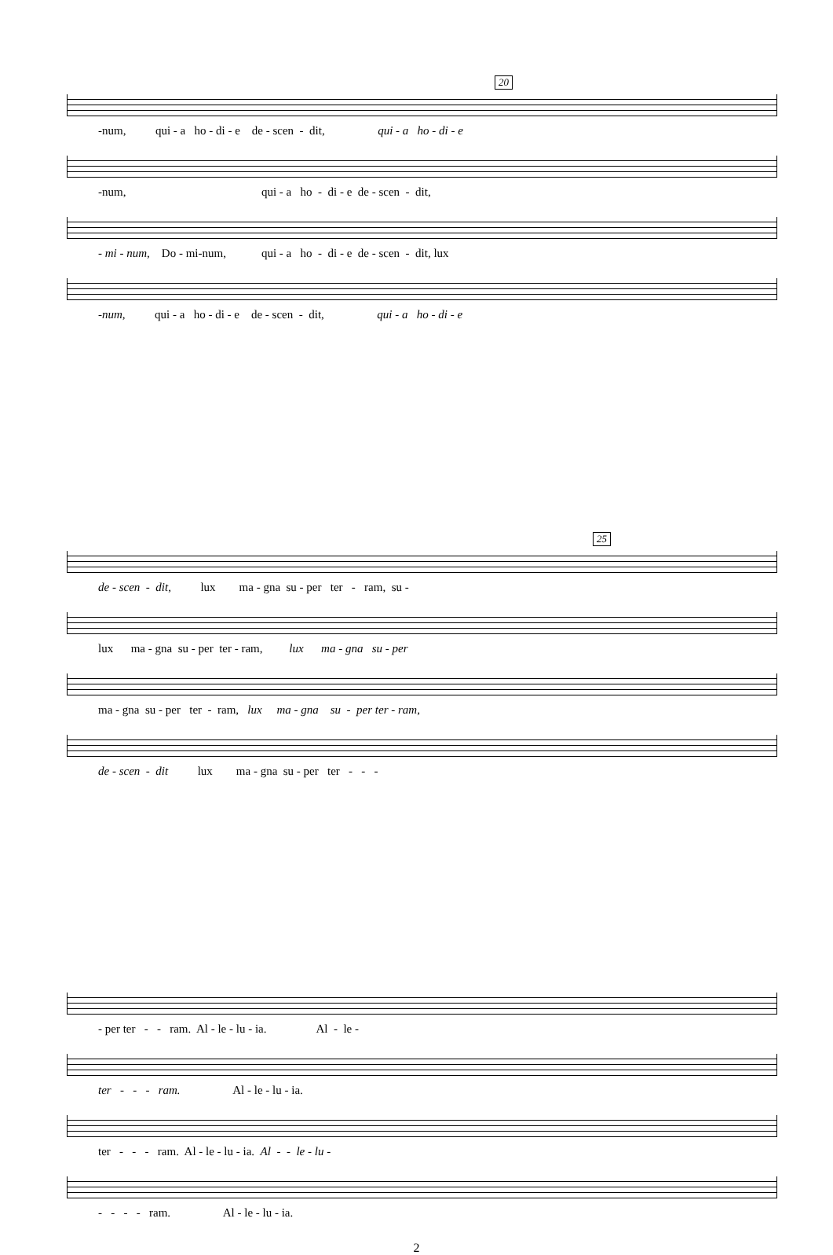20
-num, qui - a ho - di - e de - scen - dit, qui - a ho - di - e
-num, qui - a ho - di - e de - scen - dit,
- mi - num, Do - mi-num, qui - a ho - di - e de - scen - dit, lux
-num, qui - a ho - di - e de - scen - dit, qui - a ho - di - e
25
de - scen - dit, lux ma - gna su - per ter - ram, su -
lux ma - gna su - per ter - ram, lux ma - gna su - per
ma - gna su - per ter - ram, lux ma - gna su - per ter - ram,
de - scen - dit lux ma - gna su - per ter - - -
- per ter - - ram. Al - le - lu - ia. Al - le -
ter - - - ram. Al - le - lu - ia.
ter - - - ram. Al - le - lu - ia. Al - - le - lu -
- - - - ram. Al - le - lu - ia.
2